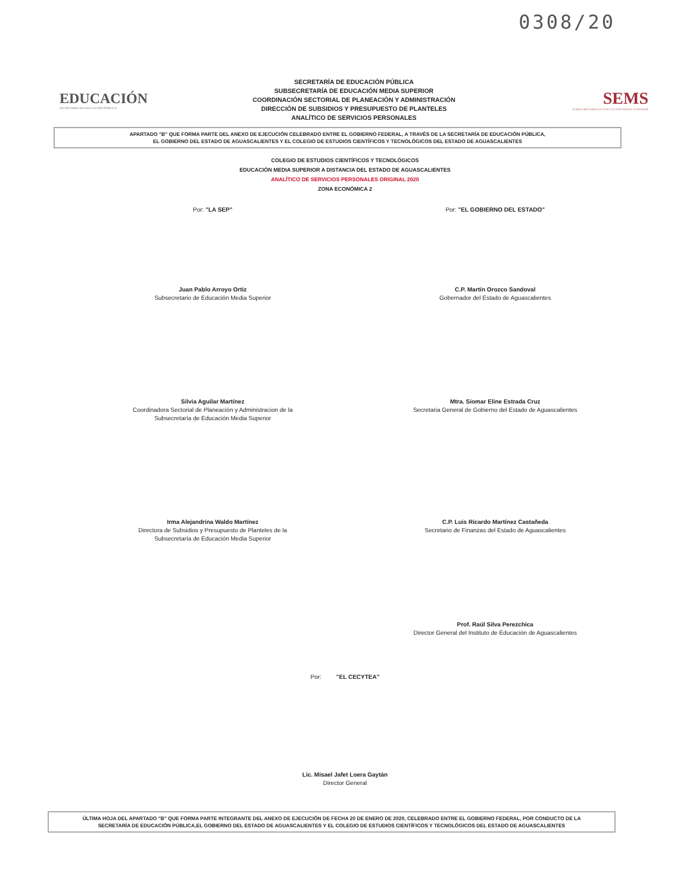0308/20
EDUCACIÓN
SECRETARÍA DE EDUCACIÓN PÚBLICA
SECRETARÍA DE EDUCACIÓN PÚBLICA
SUBSECRETARÍA DE EDUCACIÓN MEDIA SUPERIOR
COORDINACIÓN SECTORIAL DE PLANEACIÓN Y ADMINISTRACIÓN
DIRECCIÓN DE SUBSIDIOS Y PRESUPUESTO DE PLANTELES
ANALÍTICO DE SERVICIOS PERSONALES
SEMS
SUBSECRETARÍA DE EDUCACIÓN MEDIA SUPERIOR
APARTADO "B" QUE FORMA PARTE DEL ANEXO DE EJECUCIÓN CELEBRADO ENTRE EL GOBIERNO FEDERAL, A TRAVÉS DE LA SECRETARÍA DE EDUCACIÓN PÚBLICA,
EL GOBIERNO DEL ESTADO DE AGUASCALIENTES Y EL COLEGIO DE ESTUDIOS CIENTÍFICOS Y TECNOLÓGICOS DEL ESTADO DE AGUASCALIENTES
COLEGIO DE ESTUDIOS CIENTÍFICOS Y TECNOLÓGICOS
EDUCACIÓN MEDIA SUPERIOR A DISTANCIA DEL ESTADO DE AGUASCALIENTES
ANALÍTICO DE SERVICIOS PERSONALES ORIGINAL 2020
ZONA ECONÓMICA 2
Por: "LA SEP"
Juan Pablo Arroyo Ortiz
Subsecretario de Educación Media Superior
Por: "EL GOBIERNO DEL ESTADO"
C.P. Martín Orozco Sandoval
Gobernador del Estado de Aguascalientes
Silvia Aguilar Martínez
Coordinadora Sectorial de Planeación y Administracion de la
Subsecretaría de Educación Media Superior
Mtra. Siomar Eline Estrada Cruz
Secretaria General de Gobierno del Estado de Aguascalientes
Irma Alejandrina Waldo Martínez
Directora de Subsidios y Presupuesto de Planteles de la
Subsecretaría de Educación Media Superior
C.P. Luis Ricardo Martínez Castañeda
Secretario de Finanzas del Estado de Aguascalientes
Prof. Raúl Silva Perezchica
Director General del Instituto de Educación de Aguascalientes
Por: "EL CECYTEA"
Lic. Misael Jafet Loera Gaytán
Director General
ÚLTIMA HOJA DEL APARTADO "B" QUE FORMA PARTE INTEGRANTE DEL ANEXO DE EJECUCIÓN DE FECHA 20 DE ENERO DE 2020, CELEBRADO ENTRE EL GOBIERNO FEDERAL, POR CONDUCTO DE LA
SECRETARÍA DE EDUCACIÓN PÚBLICA,EL GOBIERNO DEL ESTADO DE AGUASCALIENTES Y EL COLEGIO DE ESTUDIOS CIENTÍFICOS Y TECNOLÓGICOS DEL ESTADO DE AGUASCALIENTES